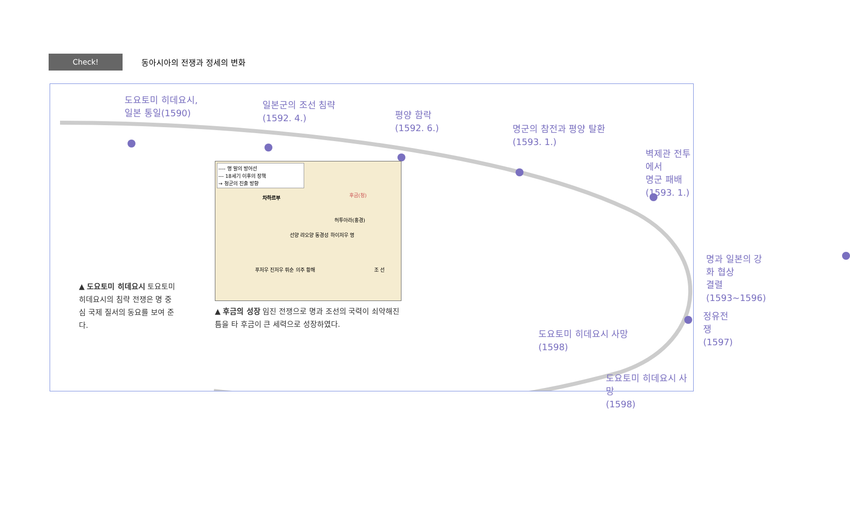Check!
동아시아의 전쟁과 정세의 변화
도요토미 히데요시,
일본 통일(1590)
일본군의 조선 침략
(1592. 4.)
평양 함락
(1592. 6.)
명군의 참전과 평양 탈환
(1593. 1.)
벽제관 전투에서
명군 패배(1593. 1.)
명과 일본의 강화 협상
결렬(1593~1596)
정유전쟁
(1597)
도요토미 히데요시 사망
(1598)
▲ 도요토미 히데요시 토요토미 히데요시의 침략 전쟁은 명 중심 국제 질서의 동요를 보여 준다.
---- 명 말의 방어선
--- 18세기 이후의 장책
→ 청군의 진출 방향
차하르부 후금(청)
허투아라(홍경)
선양 랴오양 동경성 하이저우 명
조 선 푸저우 진저우 뤼순 의주 황해
▲ 후금의 성장 임진 전쟁으로 명과 조선의 국력이 쇠약해진 틈을 타 후금이 큰 세력으로 성장하였다.
도요토미 히데요시 사망
(1598)